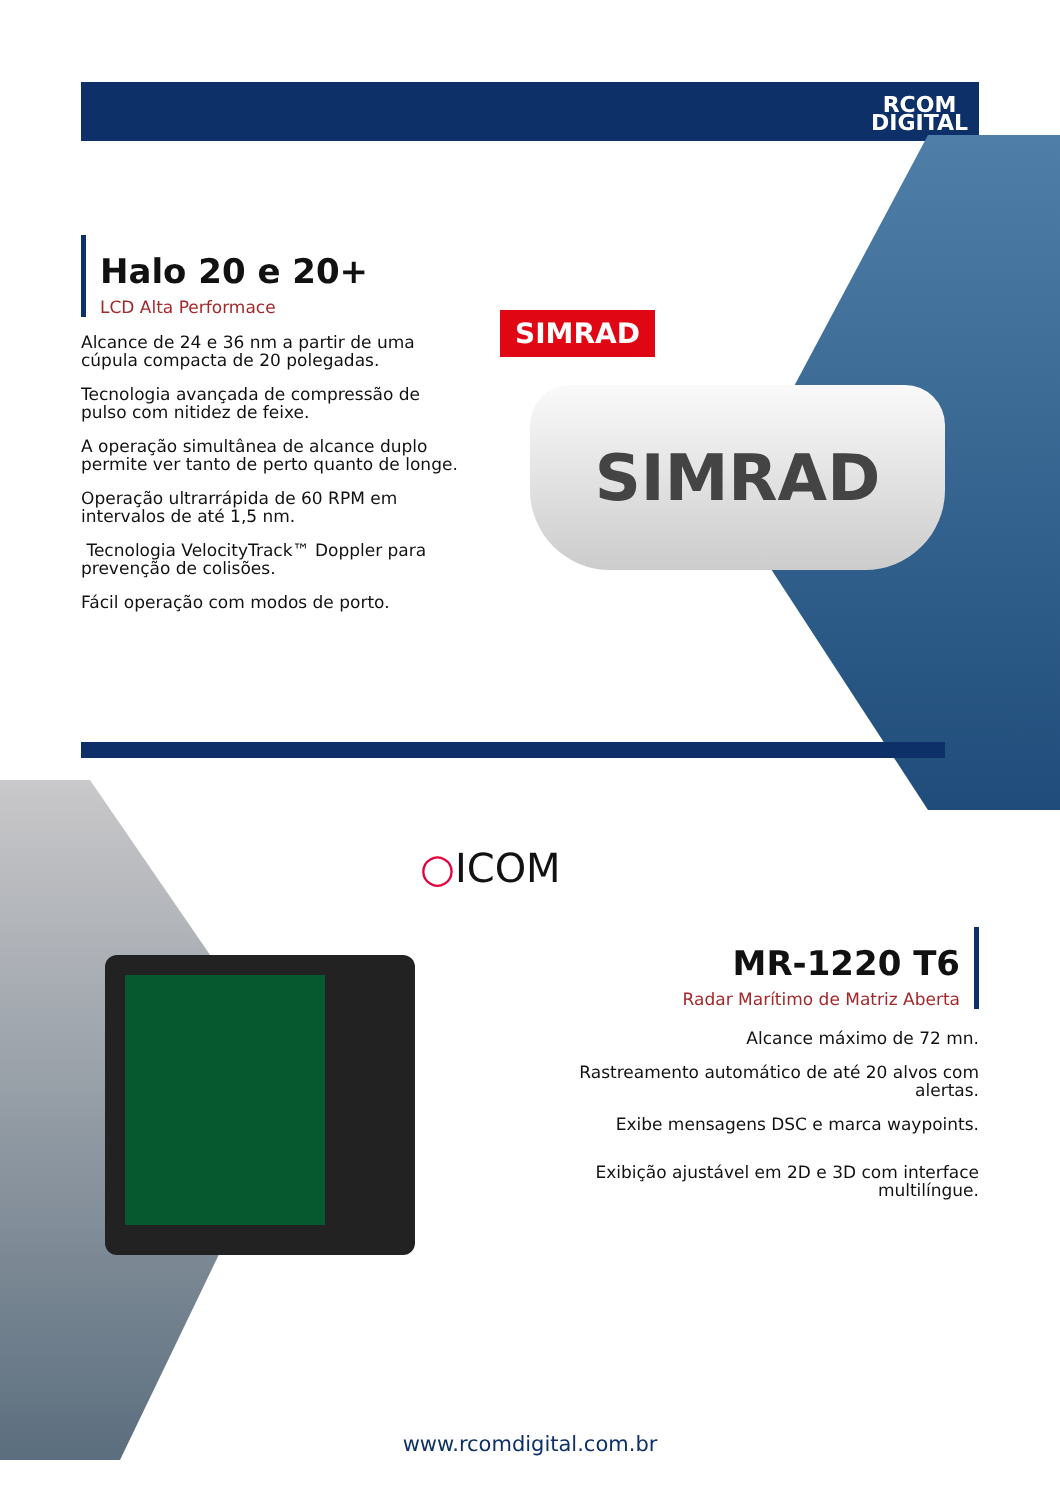RCOM
DIGITAL
Halo 20 e 20+
LCD Alta Performace
Alcance de 24 e 36 nm a partir de uma cúpula compacta de 20 polegadas.
Tecnologia avançada de compressão de pulso com nitidez de feixe.
A operação simultânea de alcance duplo permite ver tanto de perto quanto de longe.
Operação ultrarrápida de 60 RPM em intervalos de até 1,5 nm.
Tecnologia VelocityTrack™ Doppler para prevenção de colisões.
Fácil operação com modos de porto.
SIMRAD
SIMRAD
○ICOM
MR-1220 T6
Radar Marítimo de Matriz Aberta
Alcance máximo de 72 mn.
Rastreamento automático de até 20 alvos com alertas.
Exibe mensagens DSC e marca waypoints.
Exibição ajustável em 2D e 3D com interface multilíngue.
www.rcomdigital.com.br